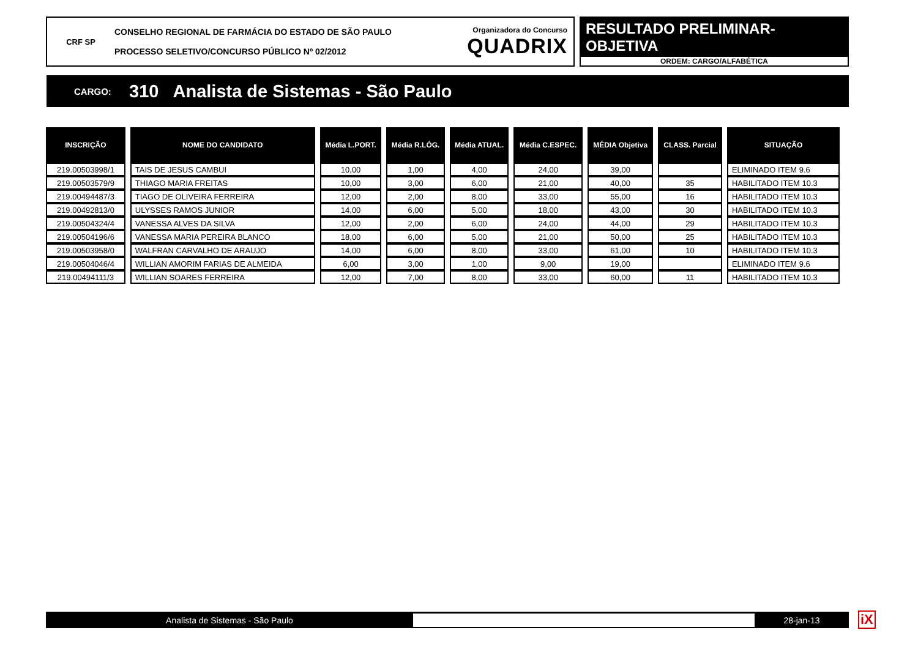CRF SP
CONSELHO REGIONAL DE FARMÁCIA DO ESTADO DE SÃO PAULO
PROCESSO SELETIVO/CONCURSO PÚBLICO Nº 02/2012
Organizadora do Concurso
QUADRIX
RESULTADO PRELIMINAR-OBJETIVA
ORDEM: CARGO/ALFABÉTICA
CARGO: 310 Analista de Sistemas - São Paulo
| INSCRIÇÃO | NOME DO CANDIDATO | Média L.PORT. | Média R.LÓG. | Média ATUAL. | Média C.ESPEC. | MÉDIA Objetiva | CLASS. Parcial | SITUAÇÃO |
| --- | --- | --- | --- | --- | --- | --- | --- | --- |
| 219.00503998/1 | TAIS DE JESUS CAMBUI | 10,00 | 1,00 | 4,00 | 24,00 | 39,00 | | ELIMINADO ITEM 9.6 |
| 219.00503579/9 | THIAGO MARIA FREITAS | 10,00 | 3,00 | 6,00 | 21,00 | 40,00 | 35 | HABILITADO ITEM 10.3 |
| 219.00494487/3 | TIAGO DE OLIVEIRA FERREIRA | 12,00 | 2,00 | 8,00 | 33,00 | 55,00 | 16 | HABILITADO ITEM 10.3 |
| 219.00492813/0 | ULYSSES RAMOS JUNIOR | 14,00 | 6,00 | 5,00 | 18,00 | 43,00 | 30 | HABILITADO ITEM 10.3 |
| 219.00504324/4 | VANESSA ALVES DA SILVA | 12,00 | 2,00 | 6,00 | 24,00 | 44,00 | 29 | HABILITADO ITEM 10.3 |
| 219.00504196/6 | VANESSA MARIA PEREIRA BLANCO | 18,00 | 6,00 | 5,00 | 21,00 | 50,00 | 25 | HABILITADO ITEM 10.3 |
| 219.00503958/0 | WALFRAN CARVALHO DE ARAUJO | 14,00 | 6,00 | 8,00 | 33,00 | 61,00 | 10 | HABILITADO ITEM 10.3 |
| 219.00504046/4 | WILLIAN AMORIM FARIAS DE ALMEIDA | 6,00 | 3,00 | 1,00 | 9,00 | 19,00 | | ELIMINADO ITEM 9.6 |
| 219.00494111/3 | WILLIAN SOARES FERREIRA | 12,00 | 7,00 | 8,00 | 33,00 | 60,00 | 11 | HABILITADO ITEM 10.3 |
Analista de Sistemas - São Paulo 28-jan-13 iX